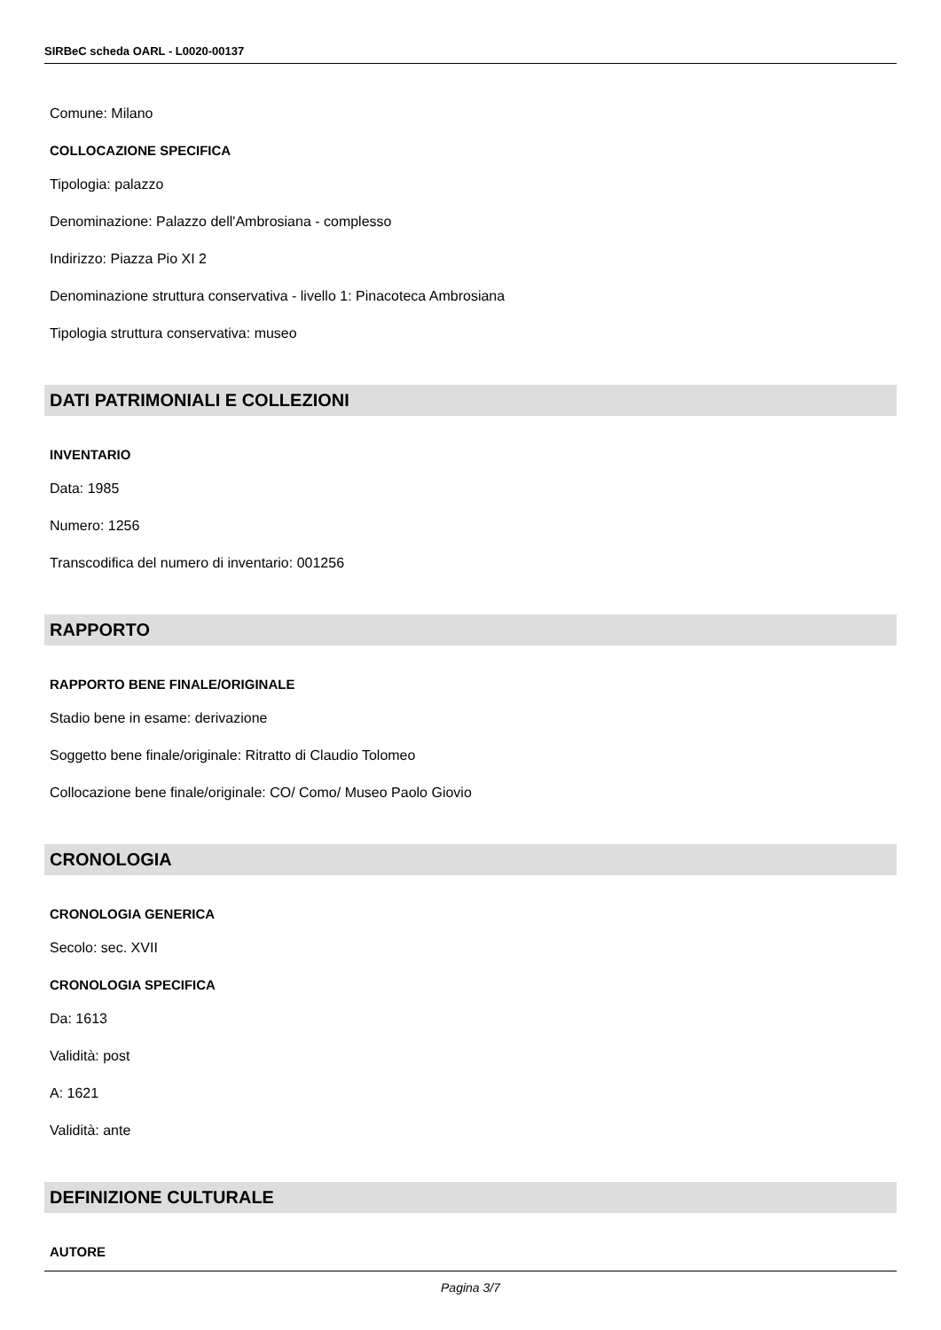SIRBeC scheda OARL - L0020-00137
Comune: Milano
COLLOCAZIONE SPECIFICA
Tipologia: palazzo
Denominazione: Palazzo dell'Ambrosiana - complesso
Indirizzo: Piazza Pio XI 2
Denominazione struttura conservativa - livello 1: Pinacoteca Ambrosiana
Tipologia struttura conservativa: museo
DATI PATRIMONIALI E COLLEZIONI
INVENTARIO
Data: 1985
Numero: 1256
Transcodifica del numero di inventario: 001256
RAPPORTO
RAPPORTO BENE FINALE/ORIGINALE
Stadio bene in esame: derivazione
Soggetto bene finale/originale: Ritratto di Claudio Tolomeo
Collocazione bene finale/originale: CO/ Como/ Museo Paolo Giovio
CRONOLOGIA
CRONOLOGIA GENERICA
Secolo: sec. XVII
CRONOLOGIA SPECIFICA
Da: 1613
Validità: post
A: 1621
Validità: ante
DEFINIZIONE CULTURALE
AUTORE
Pagina 3/7